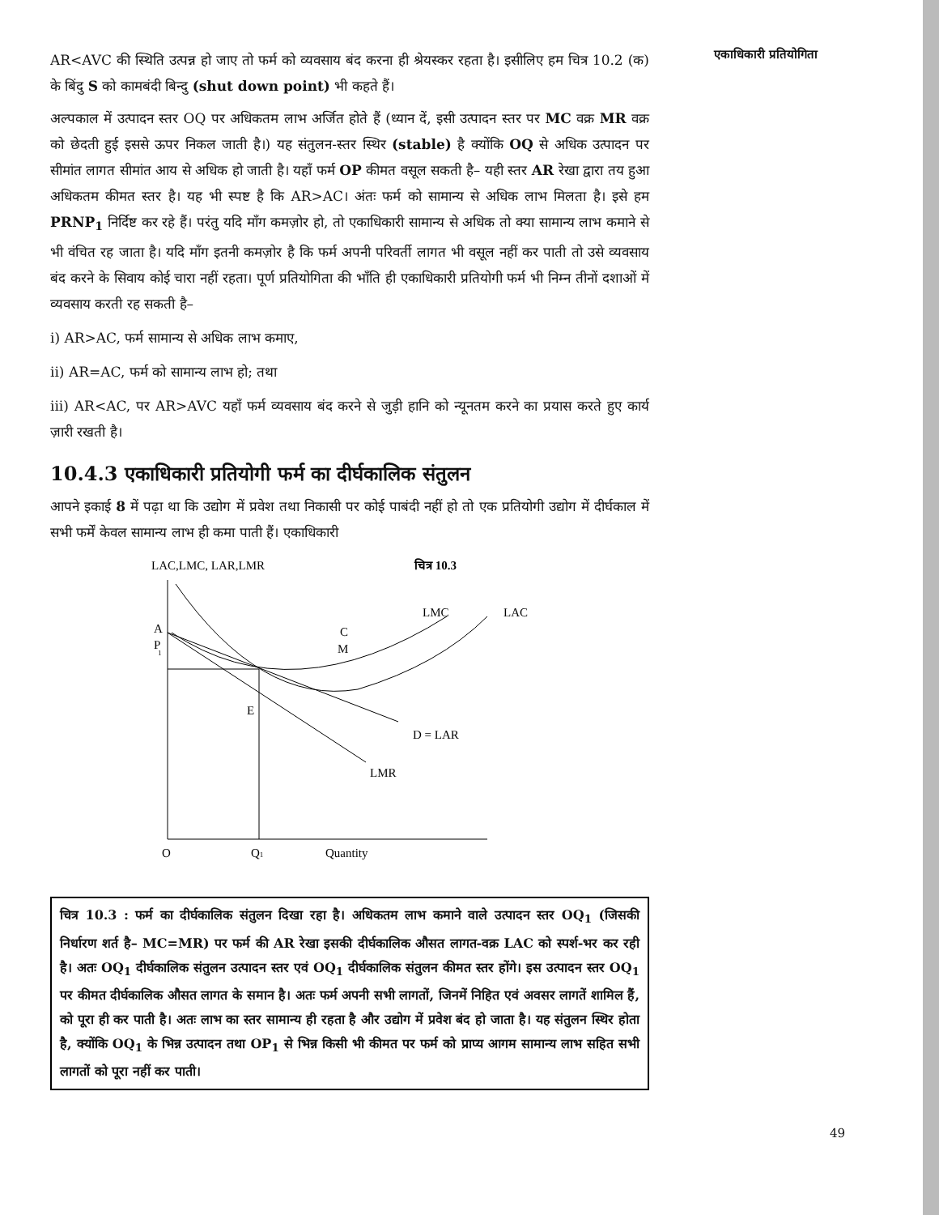AR<AVC की स्थिति उत्पन्न हो जाए तो फर्म को व्यवसाय बंद करना ही श्रेयस्कर रहता है। इसीलिए हम चित्र 10.2 (क) के बिंदु S को कामबंदी बिन्दु (shut down point) भी कहते हैं।
अल्पकाल में उत्पादन स्तर OQ पर अधिकतम लाभ अर्जित होते हैं (ध्यान दें, इसी उत्पादन स्तर पर MC वक्र MR वक्र को छेदती हुई इससे ऊपर निकल जाती है।) यह संतुलन-स्तर स्थिर (stable) है क्योंकि OQ से अधिक उत्पादन पर सीमांत लागत सीमांत आय से अधिक हो जाती है। यहाँ फर्म OP कीमत वसूल सकती है– यही स्तर AR रेखा द्वारा तय हुआ अधिकतम कीमत स्तर है। यह भी स्पष्ट है कि AR>AC। अंतः फर्म को सामान्य से अधिक लाभ मिलता है। इसे हम PRNP<sub>1</sub> निर्दिष्ट कर रहे हैं। परंतु यदि माँग कमज़ोर हो, तो एकाधिकारी सामान्य से अधिक तो क्या सामान्य लाभ कमाने से भी वंचित रह जाता है। यदि माँग इतनी कमज़ोर है कि फर्म अपनी परिवर्ती लागत भी वसूल नहीं कर पाती तो उसे व्यवसाय बंद करने के सिवाय कोई चारा नहीं रहता। पूर्ण प्रतियोगिता की भाँति ही एकाधिकारी प्रतियोगी फर्म भी निम्न तीनों दशाओं में व्यवसाय करती रह सकती है–
i) AR>AC, फर्म सामान्य से अधिक लाभ कमाए,
ii) AR=AC, फर्म को सामान्य लाभ हो; तथा
iii) AR<AC, पर AR>AVC यहाँ फर्म व्यवसाय बंद करने से जुड़ी हानि को न्यूनतम करने का प्रयास करते हुए कार्य ज़ारी रखती है।
10.4.3 एकाधिकारी प्रतियोगी फर्म का दीर्घकालिक संतुलन
आपने इकाई 8 में पढ़ा था कि उद्योग में प्रवेश तथा निकासी पर कोई पाबंदी नहीं हो तो एक प्रतियोगी उद्योग में दीर्घकाल में सभी फर्में केवल सामान्य लाभ ही कमा पाती हैं। एकाधिकारी
LAC,LMC, LAR,LMR
चित्र 10.3
LMC
LAC
A
P
1
C
M
E
D = LAR
LMR
O
Q1
Quantity
चित्र 10.3 : फर्म का दीर्घकालिक संतुलन दिखा रहा है। अधिकतम लाभ कमाने वाले उत्पादन स्तर OQ<sub>1</sub> (जिसकी निर्धारण शर्त है– MC=MR) पर फर्म की AR रेखा इसकी दीर्घकालिक औसत लागत-वक्र LAC को स्पर्श-भर कर रही है। अतः OQ<sub>1</sub> दीर्घकालिक संतुलन उत्पादन स्तर एवं OQ<sub>1</sub> दीर्घकालिक संतुलन कीमत स्तर होंगे। इस उत्पादन स्तर OQ<sub>1</sub> पर कीमत दीर्घकालिक औसत लागत के समान है। अतः फर्म अपनी सभी लागतों, जिनमें निहित एवं अवसर लागतें शामिल हैं, को पूरा ही कर पाती है। अतः लाभ का स्तर सामान्य ही रहता है और उद्योग में प्रवेश बंद हो जाता है। यह संतुलन स्थिर होता है, क्योंकि OQ<sub>1</sub> के भिन्न उत्पादन तथा OP<sub>1</sub> से भिन्न किसी भी कीमत पर फर्म को प्राप्य आगम सामान्य लाभ सहित सभी लागतों को पूरा नहीं कर पाती।
एकाधिकारी प्रतियोगिता
49